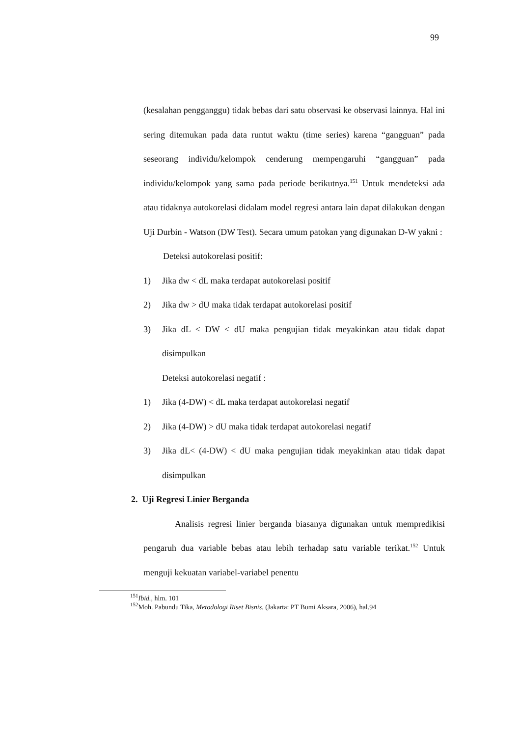99
(kesalahan pengganggu) tidak bebas dari satu observasi ke observasi lainnya. Hal ini sering ditemukan pada data runtut waktu (time series) karena “gangguan” pada seseorang individu/kelompok cenderung mempengaruhi “gangguan” pada individu/kelompok yang sama pada periode berikutnya.<sup>151</sup> Untuk mendeteksi ada atau tidaknya autokorelasi didalam model regresi antara lain dapat dilakukan dengan Uji Durbin - Watson (DW Test). Secara umum patokan yang digunakan D-W yakni :
Deteksi autokorelasi positif:
1) Jika dw < dL maka terdapat autokorelasi positif
2) Jika dw > dU maka tidak terdapat autokorelasi positif
3) Jika dL < DW < dU maka pengujian tidak meyakinkan atau tidak dapat disimpulkan
Deteksi autokorelasi negatif :
1) Jika (4-DW) < dL maka terdapat autokorelasi negatif
2) Jika (4-DW) > dU maka tidak terdapat autokorelasi negatif
3) Jika dL< (4-DW) < dU maka pengujian tidak meyakinkan atau tidak dapat disimpulkan
2. Uji Regresi Linier Berganda
Analisis regresi linier berganda biasanya digunakan untuk mempredikisi pengaruh dua variable bebas atau lebih terhadap satu variable terikat.<sup>152</sup> Untuk menguji kekuatan variabel-variabel penentu
<sup>151</sup> Ibid., hlm. 101
<sup>152</sup> Moh. Pabundu Tika, Metodologi Riset Bisnis, (Jakarta: PT Bumi Aksara, 2006), hal.94